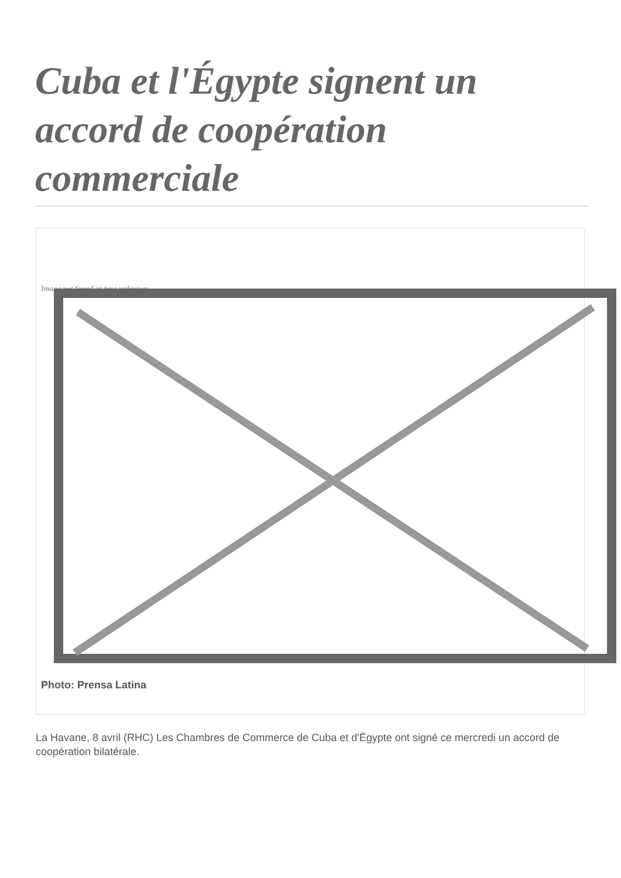Cuba et l'Égypte signent un accord de coopération commerciale
Image not found or type unknown
Photo: Prensa Latina
La Havane, 8 avril (RHC) Les Chambres de Commerce de Cuba et d'Égypte ont signé ce mercredi un accord de coopération bilatérale.